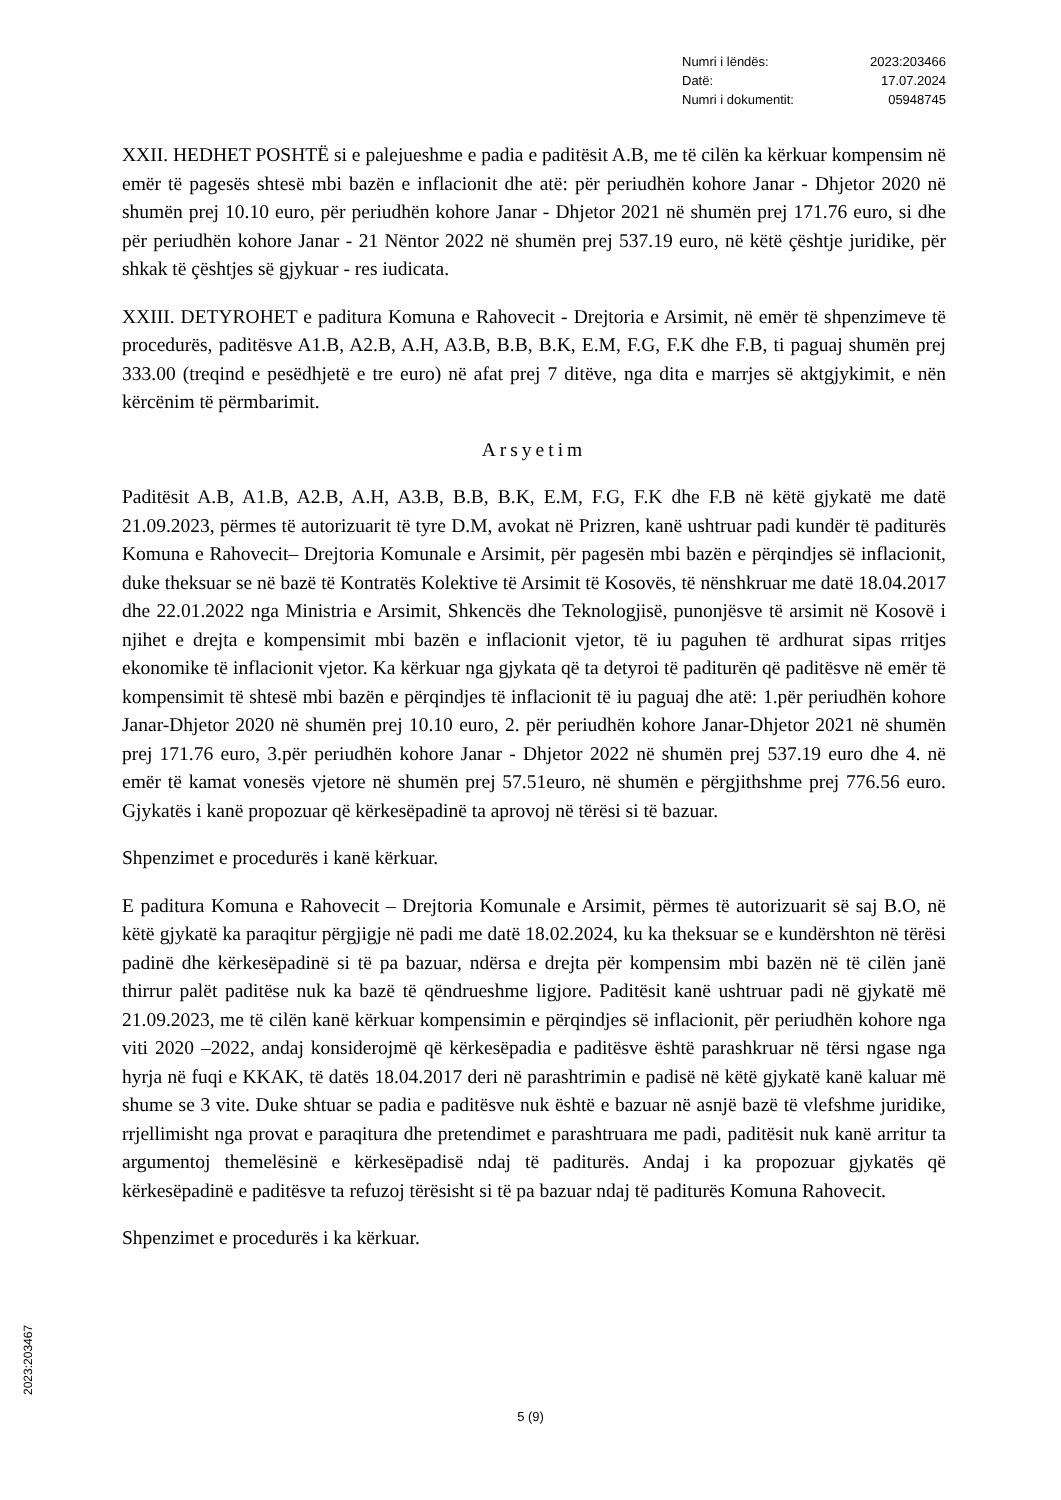| Numri i lëndës: | 2023:203466 |
| Datë: | 17.07.2024 |
| Numri i dokumentit: | 05948745 |
XXII. HEDHET POSHTË si e palejueshme e padia e paditësit A.B, me të cilën ka kërkuar kompensim në emër të pagesës shtesë mbi bazën e inflacionit dhe atë: për periudhën kohore Janar - Dhjetor 2020 në shumën prej 10.10 euro, për periudhën kohore Janar - Dhjetor 2021 në shumën prej 171.76 euro, si dhe për periudhën kohore Janar - 21 Nëntor 2022 në shumën prej 537.19 euro, në këtë çështje juridike, për shkak të çështjes së gjykuar - res iudicata.
XXIII. DETYROHET e paditura Komuna e Rahovecit - Drejtoria e Arsimit, në emër të shpenzimeve të procedurës, paditësve A1.B, A2.B, A.H, A3.B, B.B, B.K, E.M, F.G, F.K dhe F.B, ti paguaj shumën prej 333.00 (treqind e pesëdhjetë e tre euro) në afat prej 7 ditëve, nga dita e marrjes së aktgjykimit, e nën kërcënim të përmbarimit.
Arsyetim
Paditësit A.B, A1.B, A2.B, A.H, A3.B, B.B, B.K, E.M, F.G, F.K dhe F.B në këtë gjykatë me datë 21.09.2023, përmes të autorizuarit të tyre D.M, avokat në Prizren, kanë ushtruar padi kundër të paditurës Komuna e Rahovecit– Drejtoria Komunale e Arsimit, për pagesën mbi bazën e përqindjes së inflacionit, duke theksuar se në bazë të Kontratës Kolektive të Arsimit të Kosovës, të nënshkruar me datë 18.04.2017 dhe 22.01.2022 nga Ministria e Arsimit, Shkencës dhe Teknologjisë, punonjësve të arsimit në Kosovë i njihet e drejta e kompensimit mbi bazën e inflacionit vjetor, të iu paguhen të ardhurat sipas rritjes ekonomike të inflacionit vjetor. Ka kërkuar nga gjykata që ta detyroi të paditurën që paditësve në emër të kompensimit të shtesë mbi bazën e përqindjes të inflacionit të iu paguaj dhe atë: 1.për periudhën kohore Janar-Dhjetor 2020 në shumën prej 10.10 euro, 2. për periudhën kohore Janar-Dhjetor 2021 në shumën prej 171.76 euro, 3.për periudhën kohore Janar - Dhjetor 2022 në shumën prej 537.19 euro dhe 4. në emër të kamat vonesës vjetore në shumën prej 57.51euro, në shumën e përgjithshme prej 776.56 euro. Gjykatës i kanë propozuar që kërkesëpadinë ta aprovoj në tërësi si të bazuar.
Shpenzimet e procedurës i kanë kërkuar.
E paditura Komuna e Rahovecit – Drejtoria Komunale e Arsimit, përmes të autorizuarit së saj B.O, në këtë gjykatë ka paraqitur përgjigje në padi me datë 18.02.2024, ku ka theksuar se e kundërshton në tërësi padinë dhe kërkesëpadinë si të pa bazuar, ndërsa e drejta për kompensim mbi bazën në të cilën janë thirrur palët paditëse nuk ka bazë të qëndrueshme ligjore. Paditësit kanë ushtruar padi në gjykatë më 21.09.2023, me të cilën kanë kërkuar kompensimin e përqindjes së inflacionit, për periudhën kohore nga viti 2020 –2022, andaj konsiderojmë që kërkesëpadia e paditësve është parashkruar në tërsi ngase nga hyrja në fuqi e KKAK, të datës 18.04.2017 deri në parashtrimin e padisë në këtë gjykatë kanë kaluar më shume se 3 vite. Duke shtuar se padia e paditësve nuk është e bazuar në asnjë bazë të vlefshme juridike, rrjellimisht nga provat e paraqitura dhe pretendimet e parashtruara me padi, paditësit nuk kanë arritur ta argumentoj themelësinë e kërkesëpadisë ndaj të paditurës. Andaj i ka propozuar gjykatës që kërkesëpadinë e paditësve ta refuzoj tërësisht si të pa bazuar ndaj të paditurës Komuna Rahovecit.
Shpenzimet e procedurës i ka kërkuar.
5 (9)
2023:203467